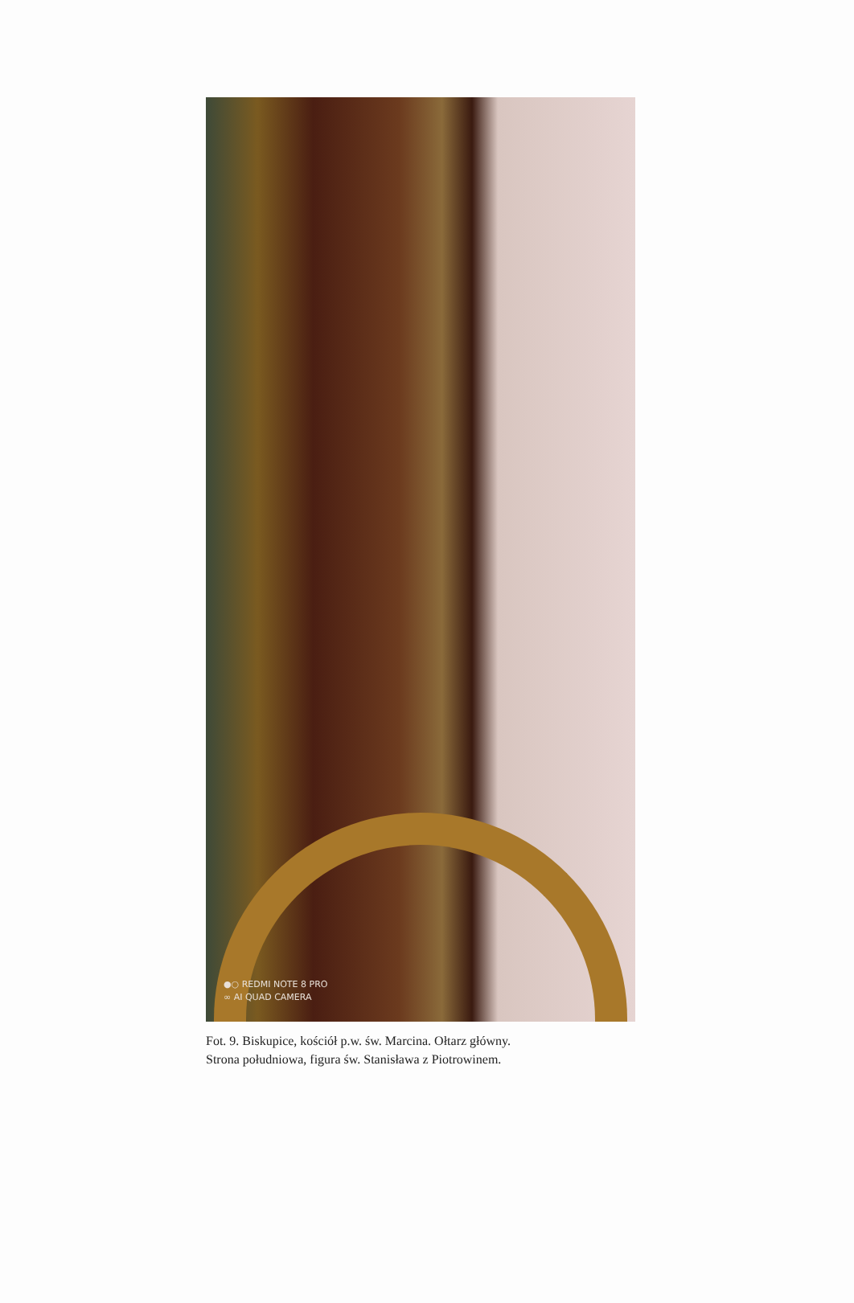●○ REDMI NOTE 8 PRO
∞ AI QUAD CAMERA
Fot. 9. Biskupice, kościół p.w. św. Marcina. Ołtarz główny.
Strona południowa, figura św. Stanisława z Piotrowinem.